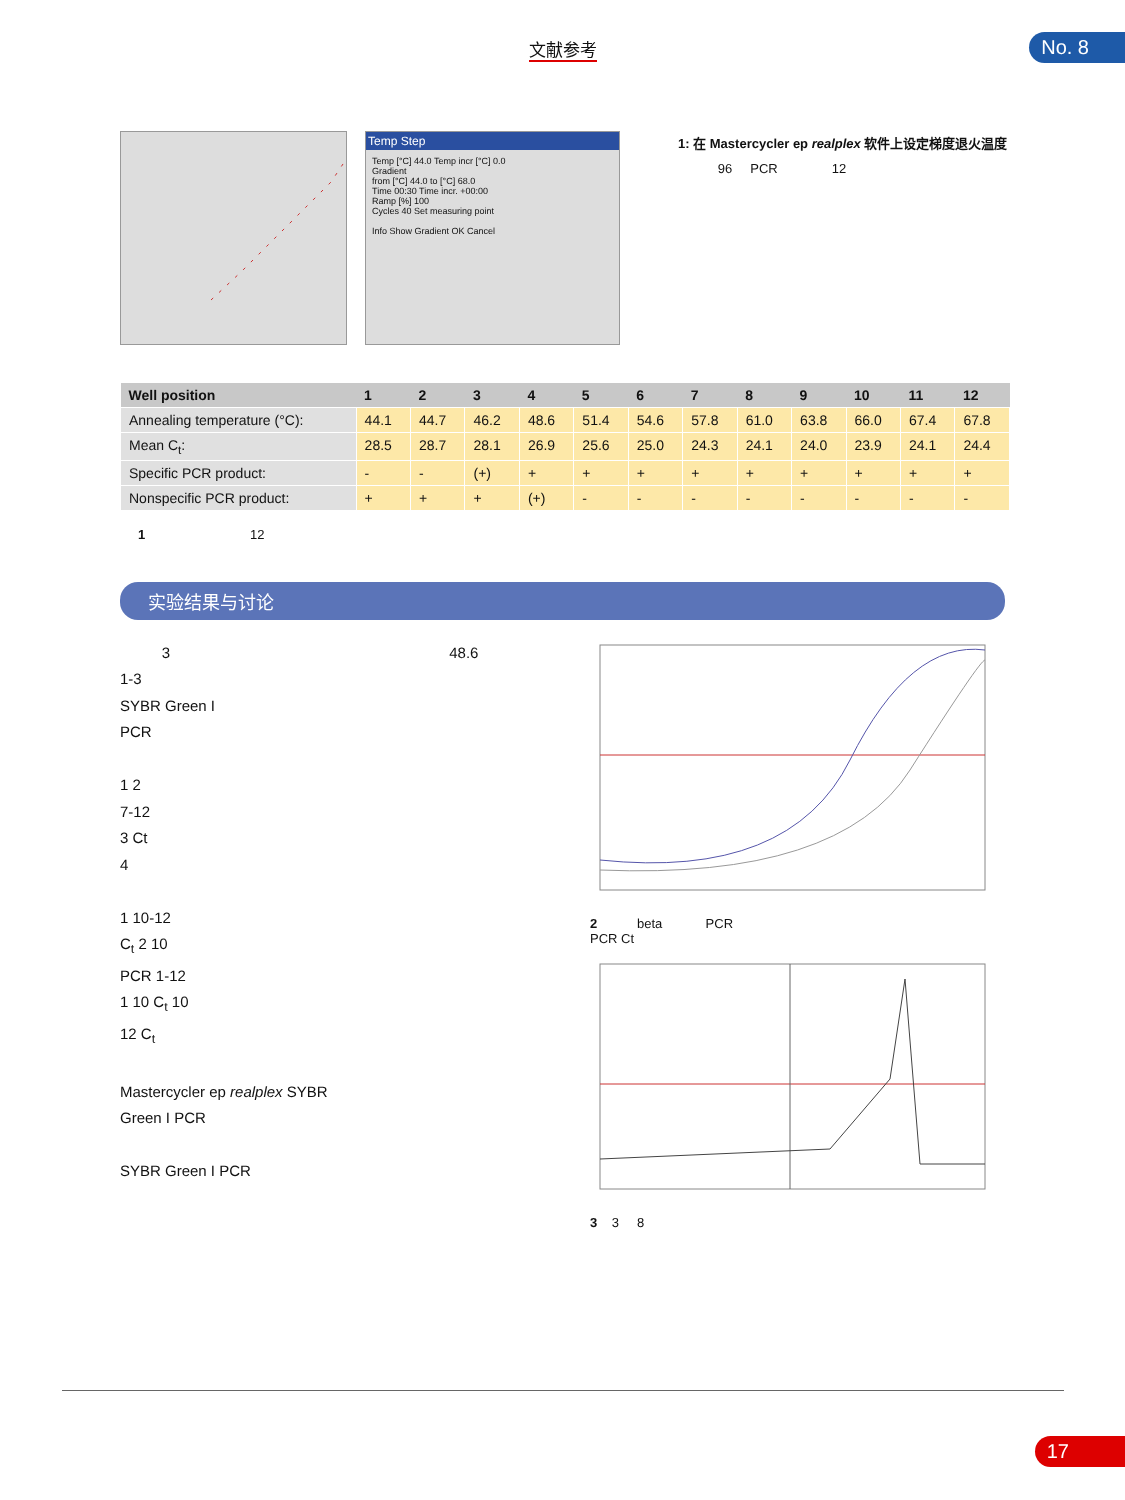文献参考
No. 8
Temp Step
Temp [°C] 44.0 Temp incr [°C] 0.0
Gradient
from [°C] 44.0 to [°C] 68.0
Time 00:30 Time incr. +00:00
Ramp [%] 100
Cycles 40 Set measuring point
Info Show Gradient OK Cancel
1: 在 Mastercycler ep realplex 软件上设定梯度退火温度
96 PCR 12
| Well position | 1 | 2 | 3 | 4 | 5 | 6 | 7 | 8 | 9 | 10 | 11 | 12 |
| --- | --- | --- | --- | --- | --- | --- | --- | --- | --- | --- | --- | --- |
| Annealing temperature (°C): | 44.1 | 44.7 | 46.2 | 48.6 | 51.4 | 54.6 | 57.8 | 61.0 | 63.8 | 66.0 | 67.4 | 67.8 |
| Mean C<sub>t</sub>: | 28.5 | 28.7 | 28.1 | 26.9 | 25.6 | 25.0 | 24.3 | 24.1 | 24.0 | 23.9 | 24.1 | 24.4 |
| Specific PCR product: | - | - | (+) | + | + | + | + | + | + | + | + | + |
| Nonspecific PCR product: | + | + | + | (+) | - | - | - | - | - | - | - | - |
1 12
实验结果与讨论
3 48.6
1-3
SYBR Green I
PCR
1 2
7-12
3 Ct
4
1 10-12
C<sub>t</sub> 2 10
PCR 1-12
1 10 C<sub>t</sub> 10
12 C<sub>t</sub>
Mastercycler ep realplex SYBR
Green I PCR
SYBR Green I PCR
2 beta PCR
PCR Ct
3 3 8
17